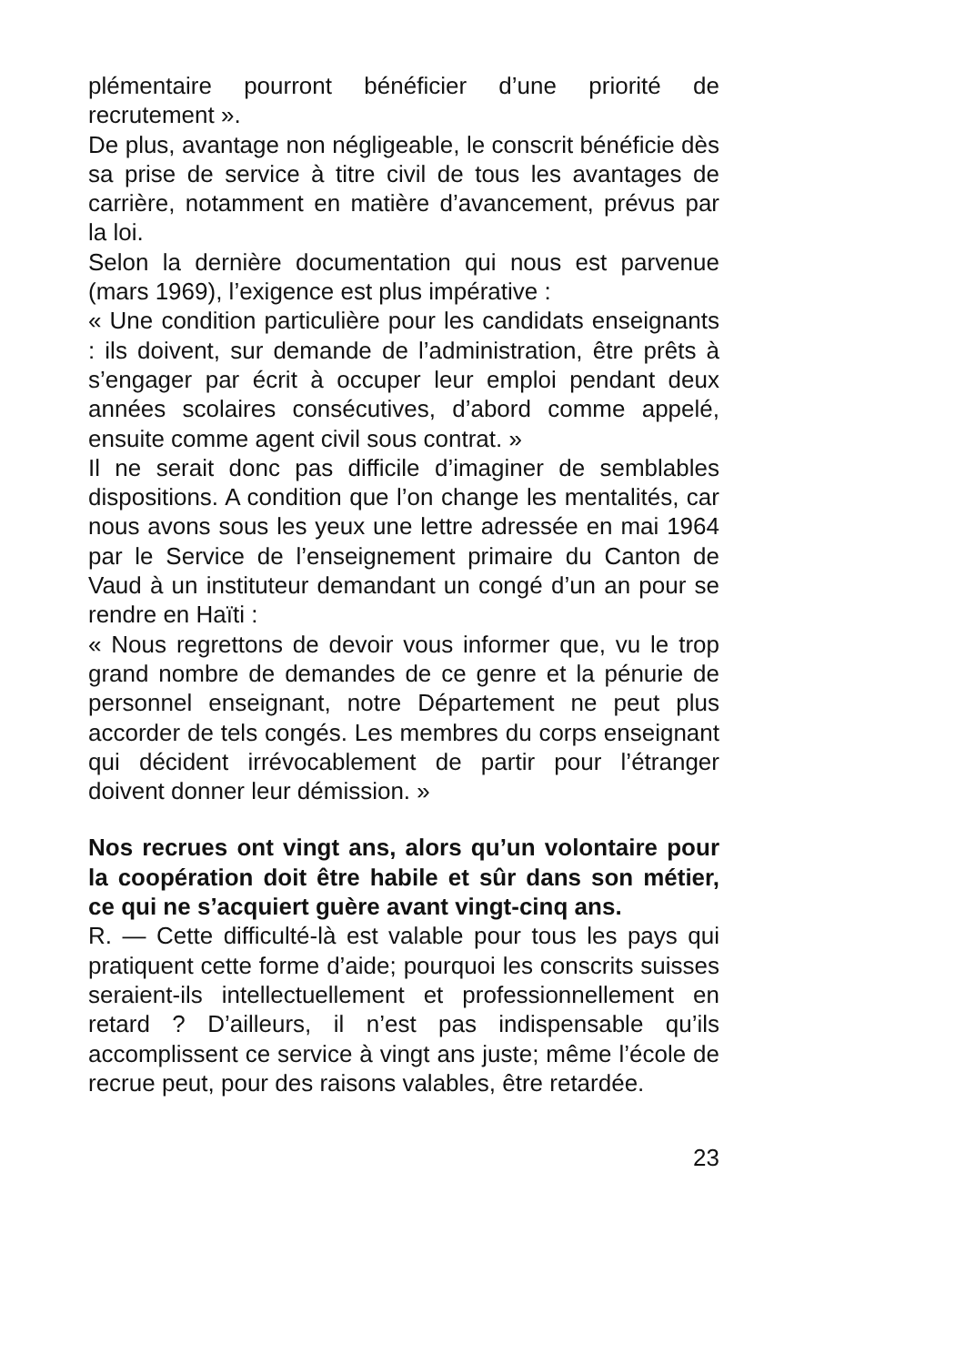plémentaire pourront bénéficier d’une priorité de recrutement ».
De plus, avantage non négligeable, le conscrit bénéficie dès sa prise de service à titre civil de tous les avantages de carrière, notamment en matière d’avancement, prévus par la loi.
Selon la dernière documentation qui nous est parvenue (mars 1969), l’exigence est plus impérative :
« Une condition particulière pour les candidats enseignants : ils doivent, sur demande de l’administration, être prêts à s’engager par écrit à occuper leur emploi pendant deux années scolaires consécutives, d’abord comme appelé, ensuite comme agent civil sous contrat. »
Il ne serait donc pas difficile d’imaginer de semblables dispositions. A condition que l’on change les mentalités, car nous avons sous les yeux une lettre adressée en mai 1964 par le Service de l’enseignement primaire du Canton de Vaud à un instituteur demandant un congé d’un an pour se rendre en Haïti :
« Nous regrettons de devoir vous informer que, vu le trop grand nombre de demandes de ce genre et la pénurie de personnel enseignant, notre Département ne peut plus accorder de tels congés. Les membres du corps enseignant qui décident irrévocablement de partir pour l’étranger doivent donner leur démission. »
Nos recrues ont vingt ans, alors qu’un volontaire pour la coopération doit être habile et sûr dans son métier, ce qui ne s’acquiert guère avant vingt-cinq ans.
R. — Cette difficulté-là est valable pour tous les pays qui pratiquent cette forme d’aide; pourquoi les conscrits suisses seraient-ils intellectuellement et professionnellement en retard ? D’ailleurs, il n’est pas indispensable qu’ils accomplissent ce service à vingt ans juste; même l’école de recrue peut, pour des raisons valables, être retardée.
23